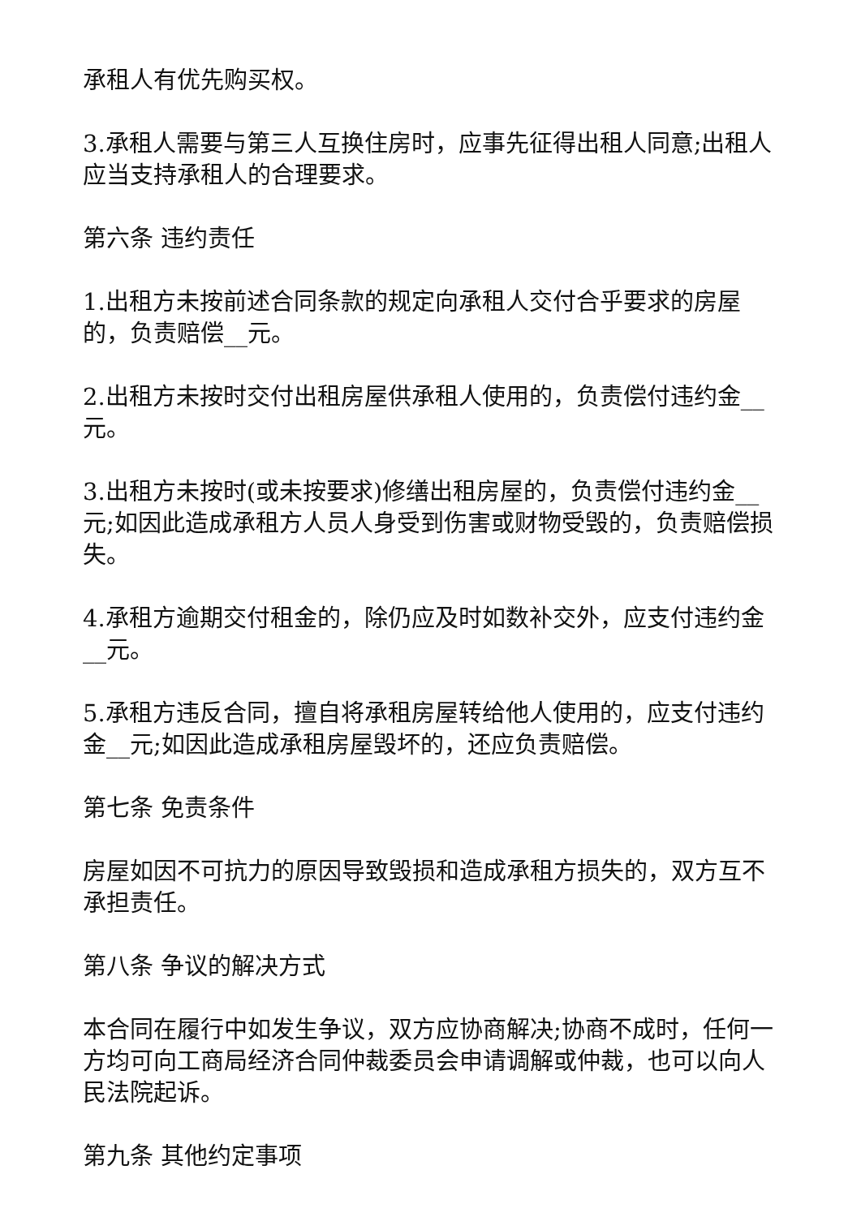承租人有优先购买权。
3.承租人需要与第三人互换住房时，应事先征得出租人同意;出租人应当支持承租人的合理要求。
第六条 违约责任
1.出租方未按前述合同条款的规定向承租人交付合乎要求的房屋的，负责赔偿__元。
2.出租方未按时交付出租房屋供承租人使用的，负责偿付违约金__元。
3.出租方未按时(或未按要求)修缮出租房屋的，负责偿付违约金__元;如因此造成承租方人员人身受到伤害或财物受毁的，负责赔偿损失。
4.承租方逾期交付租金的，除仍应及时如数补交外，应支付违约金__元。
5.承租方违反合同，擅自将承租房屋转给他人使用的，应支付违约金__元;如因此造成承租房屋毁坏的，还应负责赔偿。
第七条 免责条件
房屋如因不可抗力的原因导致毁损和造成承租方损失的，双方互不承担责任。
第八条 争议的解决方式
本合同在履行中如发生争议，双方应协商解决;协商不成时，任何一方均可向工商局经济合同仲裁委员会申请调解或仲裁，也可以向人民法院起诉。
第九条 其他约定事项